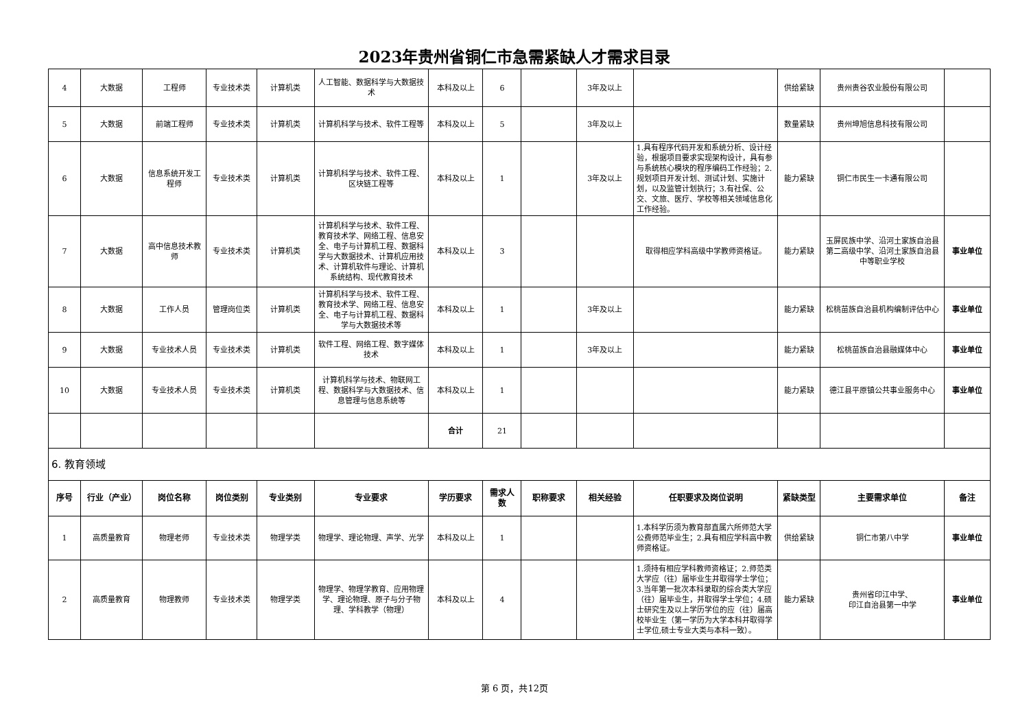2023年贵州省铜仁市急需紧缺人才需求目录
| 4 | 大数据 | 工程师 | 专业技术类 | 计算机类 | 人工智能、数据科学与大数据技术 | 本科及以上 | 6 | | 3年及以上 | | 供给紧缺 | 贵州贵谷农业股份有限公司 | |
| 5 | 大数据 | 前端工程师 | 专业技术类 | 计算机类 | 计算机科学与技术、软件工程等 | 本科及以上 | 5 | | 3年及以上 | | 数量紧缺 | 贵州坤旭信息科技有限公司 | |
| 6 | 大数据 | 信息系统开发工程师 | 专业技术类 | 计算机类 | 计算机科学与技术、软件工程、区块链工程等 | 本科及以上 | 1 | | 3年及以上 | 1.具有程序代码开发和系统分析、设计经验，根据项目要求实现架构设计，具有参与系统核心模块的程序编码工作经验；2.规划项目开发计划、测试计划、实施计划，以及监管计划执行；3.有社保、公交、文旅、医疗、学校等相关领域信息化工作经验。 | 能力紧缺 | 铜仁市民生一卡通有限公司 | |
| 7 | 大数据 | 高中信息技术教师 | 专业技术类 | 计算机类 | 计算机科学与技术、软件工程、教育技术学、网络工程、信息安全、电子与计算机工程、数据科学与大数据技术、计算机应用技术、计算机软件与理论、计算机系统结构、现代教育技术 | 本科及以上 | 3 | | | 取得相应学科高级中学教师资格证。 | 能力紧缺 | 玉屏民族中学、沿河土家族自治县第二高级中学、沿河土家族自治县中等职业学校 | 事业单位 |
| 8 | 大数据 | 工作人员 | 管理岗位类 | 计算机类 | 计算机科学与技术、软件工程、教育技术学、网络工程、信息安全、电子与计算机工程、数据科学与大数据技术等 | 本科及以上 | 1 | | 3年及以上 | | 能力紧缺 | 松桃苗族自治县机构编制评估中心 | 事业单位 |
| 9 | 大数据 | 专业技术人员 | 专业技术类 | 计算机类 | 软件工程、网络工程、数字媒体技术 | 本科及以上 | 1 | | 3年及以上 | | 能力紧缺 | 松桃苗族自治县融媒体中心 | 事业单位 |
| 10 | 大数据 | 专业技术人员 | 专业技术类 | 计算机类 | 计算机科学与技术、物联网工程、数据科学与大数据技术、信息管理与信息系统等 | 本科及以上 | 1 | | | | 能力紧缺 | 德江县平原镇公共事业服务中心 | 事业单位 |
| | | | | | | 合计 | 21 | | | | | | |
| 6. 教育领域 | | | | | | | | | | | | | |
| 序号 | 行业（产业） | 岗位名称 | 岗位类别 | 专业类别 | 专业要求 | 学历要求 | 需求人数 | 职称要求 | 相关经验 | 任职要求及岗位说明 | 紧缺类型 | 主要需求单位 | 备注 |
| 1 | 高质量教育 | 物理老师 | 专业技术类 | 物理学类 | 物理学、理论物理、声学、光学 | 本科及以上 | 1 | | | 1.本科学历须为教育部直属六所师范大学公费师范毕业生；2.具有相应学科高中教师资格证。 | 供给紧缺 | 铜仁市第八中学 | 事业单位 |
| 2 | 高质量教育 | 物理教师 | 专业技术类 | 物理学类 | 物理学、物理学教育、应用物理学、理论物理、原子与分子物理、学科教学（物理） | 本科及以上 | 4 | | | 1.须持有相应学科教师资格证；2.师范类大学应（往）届毕业生并取得学士学位；3.当年第一批次本科录取的综合类大学应（往）届毕业生，并取得学士学位；4.硕士研究生及以上学历学位的应（往）届高校毕业生（第一学历为大学本科并取得学士学位,硕士专业大类与本科一致）。 | 能力紧缺 | 贵州省印江中学、 印江自治县第一中学 | 事业单位 |
第 6 页，共12页